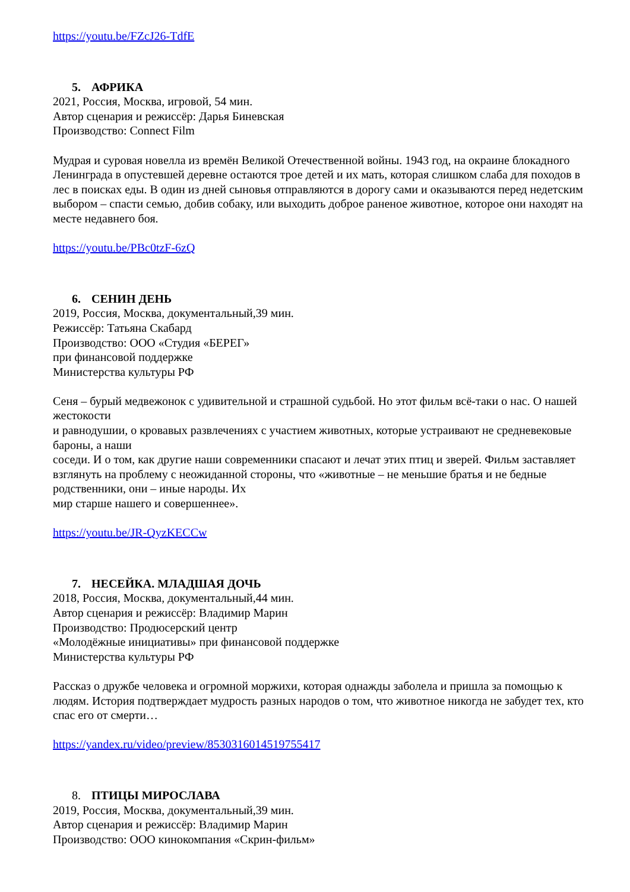https://youtu.be/FZcJ26-TdfE
5. АФРИКА
2021, Россия, Москва, игровой, 54 мин.
Автор сценария и режиссёр: Дарья Биневская
Производство: Connect Film
Мудрая и суровая новелла из времён Великой Отечественной войны. 1943 год, на окраине блокадного Ленинграда в опустевшей деревне остаются трое детей и их мать, которая слишком слаба для походов в лес в поисках еды. В один из дней сыновья отправляются в дорогу сами и оказываются перед недетским выбором – спасти семью, добив собаку, или выходить доброе раненое животное, которое они находят на месте недавнего боя.
https://youtu.be/PBc0tzF-6zQ
6. СЕНИН ДЕНЬ
2019, Россия, Москва, документальный,39 мин.
Режиссёр: Татьяна Скабард
Производство: ООО «Студия «БЕРЕГ»
при финансовой поддержке
Министерства культуры РФ
Сеня – бурый медвежонок с удивительной и страшной судьбой. Но этот фильм всё-таки о нас. О нашей жестокости
и равнодушии, о кровавых развлечениях с участием животных, которые устраивают не средневековые бароны, а наши
соседи. И о том, как другие наши современники спасают и лечат этих птиц и зверей. Фильм заставляет взглянуть на проблему с неожиданной стороны, что «животные – не меньшие братья и не бедные родственники, они – иные народы. Их
мир старше нашего и совершеннее».
https://youtu.be/JR-QyzKECCw
7. НЕСЕЙКА. МЛАДШАЯ ДОЧЬ
2018, Россия, Москва, документальный,44 мин.
Автор сценария и режиссёр: Владимир Марин
Производство: Продюсерский центр
«Молодёжные инициативы» при финансовой поддержке
Министерства культуры РФ
Рассказ о дружбе человека и огромной моржихи, которая однажды заболела и пришла за помощью к людям. История подтверждает мудрость разных народов о том, что животное никогда не забудет тех, кто спас его от смерти…
https://yandex.ru/video/preview/8530316014519755417
8. ПТИЦЫ МИРОСЛАВА
2019, Россия, Москва, документальный,39 мин.
Автор сценария и режиссёр: Владимир Марин
Производство: ООО кинокомпания «Скрин-фильм»